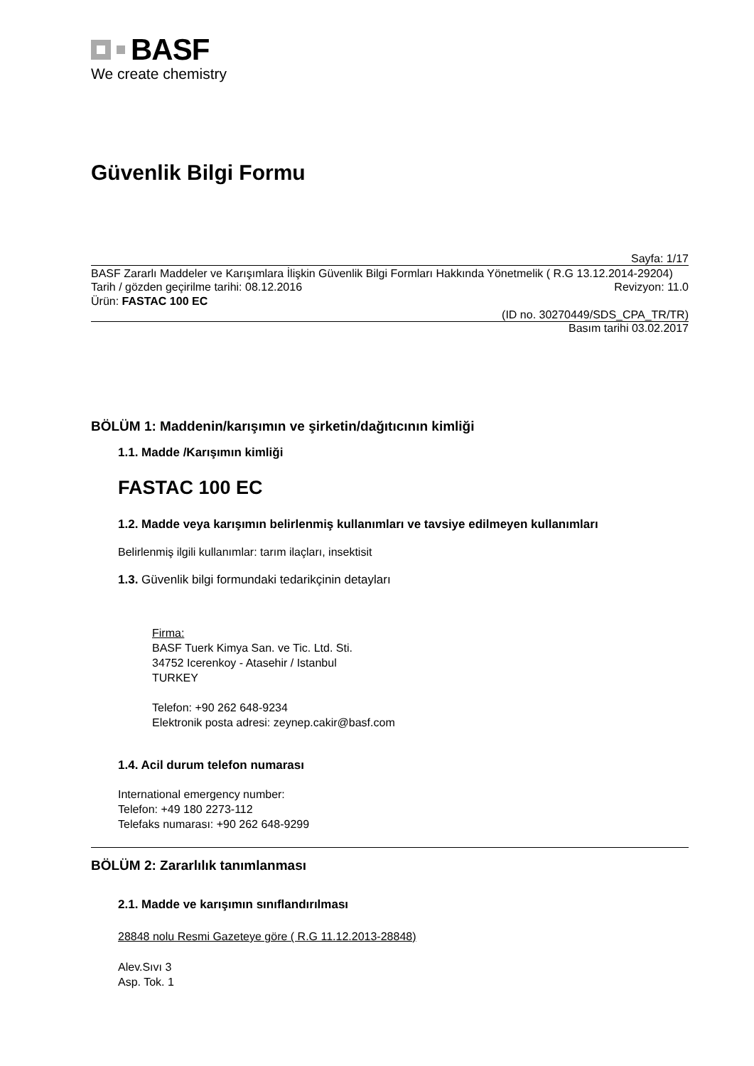BASF
We create chemistry
Güvenlik Bilgi Formu
Sayfa: 1/17
BASF Zararlı Maddeler ve Karışımlara İlişkin Güvenlik Bilgi Formları Hakkında Yönetmelik ( R.G 13.12.2014-29204)
Tarih / gözden geçirilme tarihi: 08.12.2016 Revizyon: 11.0
Ürün: FASTAC 100 EC
(ID no. 30270449/SDS_CPA_TR/TR)
Basım tarihi 03.02.2017
BÖLÜM 1: Maddenin/karışımın ve şirketin/dağıtıcının kimliği
1.1. Madde /Karışımın kimliği
FASTAC 100 EC
1.2. Madde veya karışımın belirlenmiş kullanımları ve tavsiye edilmeyen kullanımları
Belirlenmiş ilgili kullanımlar: tarım ilaçları, insektisit
1.3. Güvenlik bilgi formundaki tedarikçinin detayları
Firma:
BASF Tuerk Kimya San. ve Tic. Ltd. Sti.
34752 Icerenkoy - Atasehir / Istanbul
TURKEY
Telefon: +90 262 648-9234
Elektronik posta adresi: zeynep.cakir@basf.com
1.4. Acil durum telefon numarası
International emergency number:
Telefon: +49 180 2273-112
Telefaks numarası: +90 262 648-9299
BÖLÜM 2: Zararlılık tanımlanması
2.1. Madde ve karışımın sınıflandırılması
28848 nolu Resmi Gazeteye göre ( R.G 11.12.2013-28848)
Alev.Sıvı 3
Asp. Tok. 1